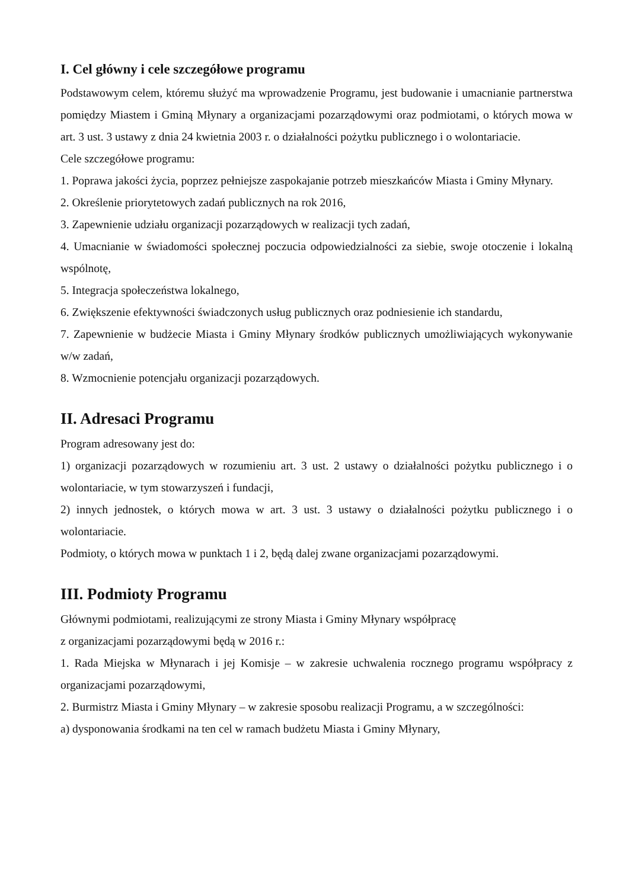I. Cel główny i cele szczegółowe programu
Podstawowym celem, któremu służyć ma wprowadzenie Programu, jest budowanie i umacnianie partnerstwa pomiędzy Miastem i Gminą Młynary a organizacjami pozarządowymi oraz podmiotami, o których mowa w art. 3 ust. 3 ustawy z dnia 24 kwietnia 2003 r. o działalności pożytku publicznego i o wolontariacie.
Cele szczegółowe programu:
1. Poprawa jakości życia, poprzez pełniejsze zaspokajanie potrzeb mieszkańców Miasta i Gminy Młynary.
2. Określenie priorytetowych zadań publicznych na rok 2016,
3. Zapewnienie udziału organizacji pozarządowych w realizacji tych zadań,
4. Umacnianie w świadomości społecznej poczucia odpowiedzialności za siebie, swoje otoczenie i lokalną wspólnotę,
5. Integracja społeczeństwa lokalnego,
6. Zwiększenie efektywności świadczonych usług publicznych oraz podniesienie ich standardu,
7. Zapewnienie w budżecie Miasta i Gminy Młynary środków publicznych umożliwiających wykonywanie w/w zadań,
8. Wzmocnienie potencjału organizacji pozarządowych.
II. Adresaci Programu
Program adresowany jest do:
1) organizacji pozarządowych w rozumieniu art. 3 ust. 2 ustawy o działalności pożytku publicznego i o wolontariacie, w tym stowarzyszeń i fundacji,
2) innych jednostek, o których mowa w art. 3 ust. 3 ustawy o działalności pożytku publicznego i o wolontariacie.
Podmioty, o których mowa w punktach 1 i 2, będą dalej zwane organizacjami pozarządowymi.
III. Podmioty Programu
Głównymi podmiotami, realizującymi ze strony Miasta i Gminy Młynary współpracę
z organizacjami pozarządowymi będą w 2016 r.:
1. Rada Miejska w Młynarach i jej Komisje – w zakresie uchwalenia rocznego programu współpracy z organizacjami pozarządowymi,
2. Burmistrz Miasta i Gminy Młynary – w zakresie sposobu realizacji Programu, a w szczególności:
a) dysponowania środkami na ten cel w ramach budżetu Miasta i Gminy Młynary,